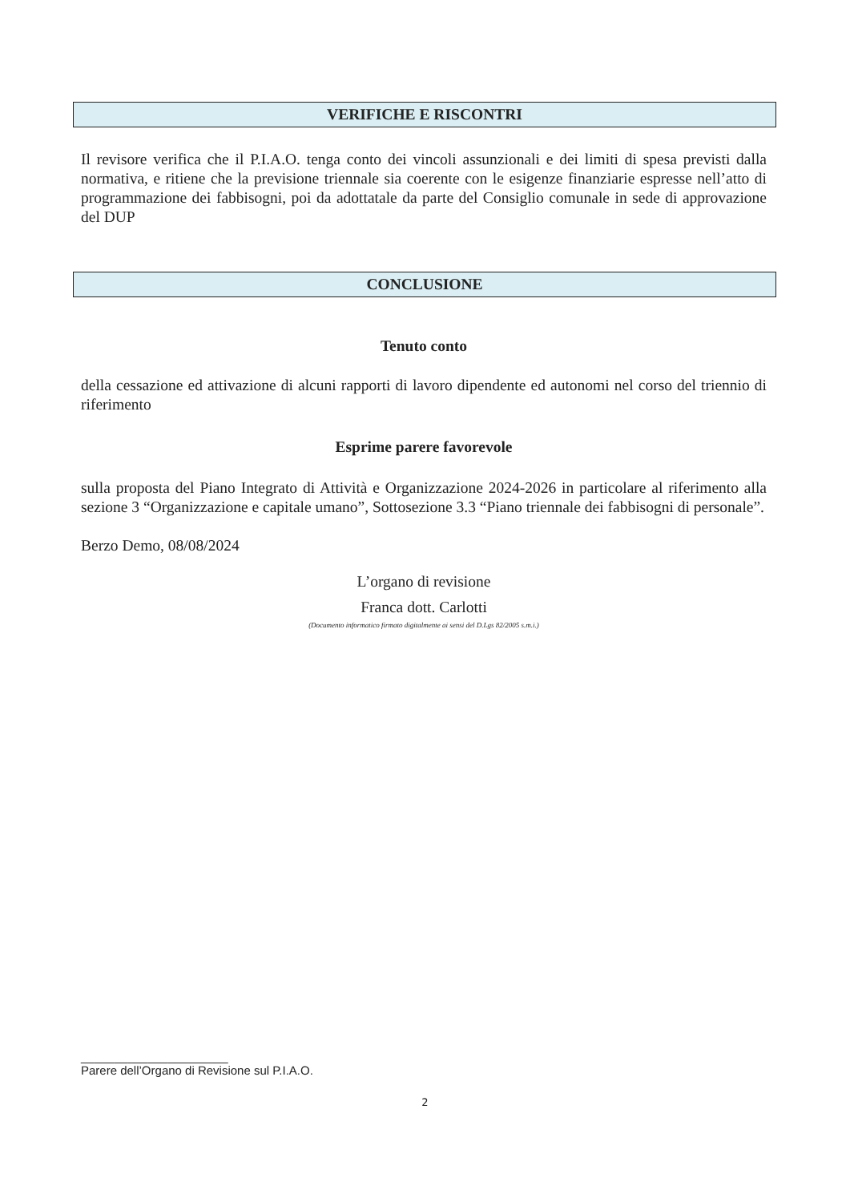VERIFICHE E RISCONTRI
Il revisore verifica che il P.I.A.O. tenga conto dei vincoli assunzionali e dei limiti di spesa previsti dalla normativa, e ritiene che la previsione triennale sia coerente con le esigenze finanziarie espresse nell’atto di programmazione dei fabbisogni, poi da adottatale da parte del Consiglio comunale in sede di approvazione del DUP
CONCLUSIONE
Tenuto conto
della cessazione ed attivazione di alcuni rapporti di lavoro dipendente ed autonomi nel corso del triennio di riferimento
Esprime parere favorevole
sulla proposta del Piano Integrato di Attività e Organizzazione 2024-2026 in particolare al riferimento alla sezione 3 “Organizzazione e capitale umano”, Sottosezione 3.3 “Piano triennale dei fabbisogni di personale”.
Berzo Demo, 08/08/2024
L’organo di revisione
Franca dott. Carlotti
(Documento informatico firmato digitalmente ai sensi del D.Lgs 82/2005 s.m.i.)
______________________
Parere dell’Organo di Revisione sul P.I.A.O.
2